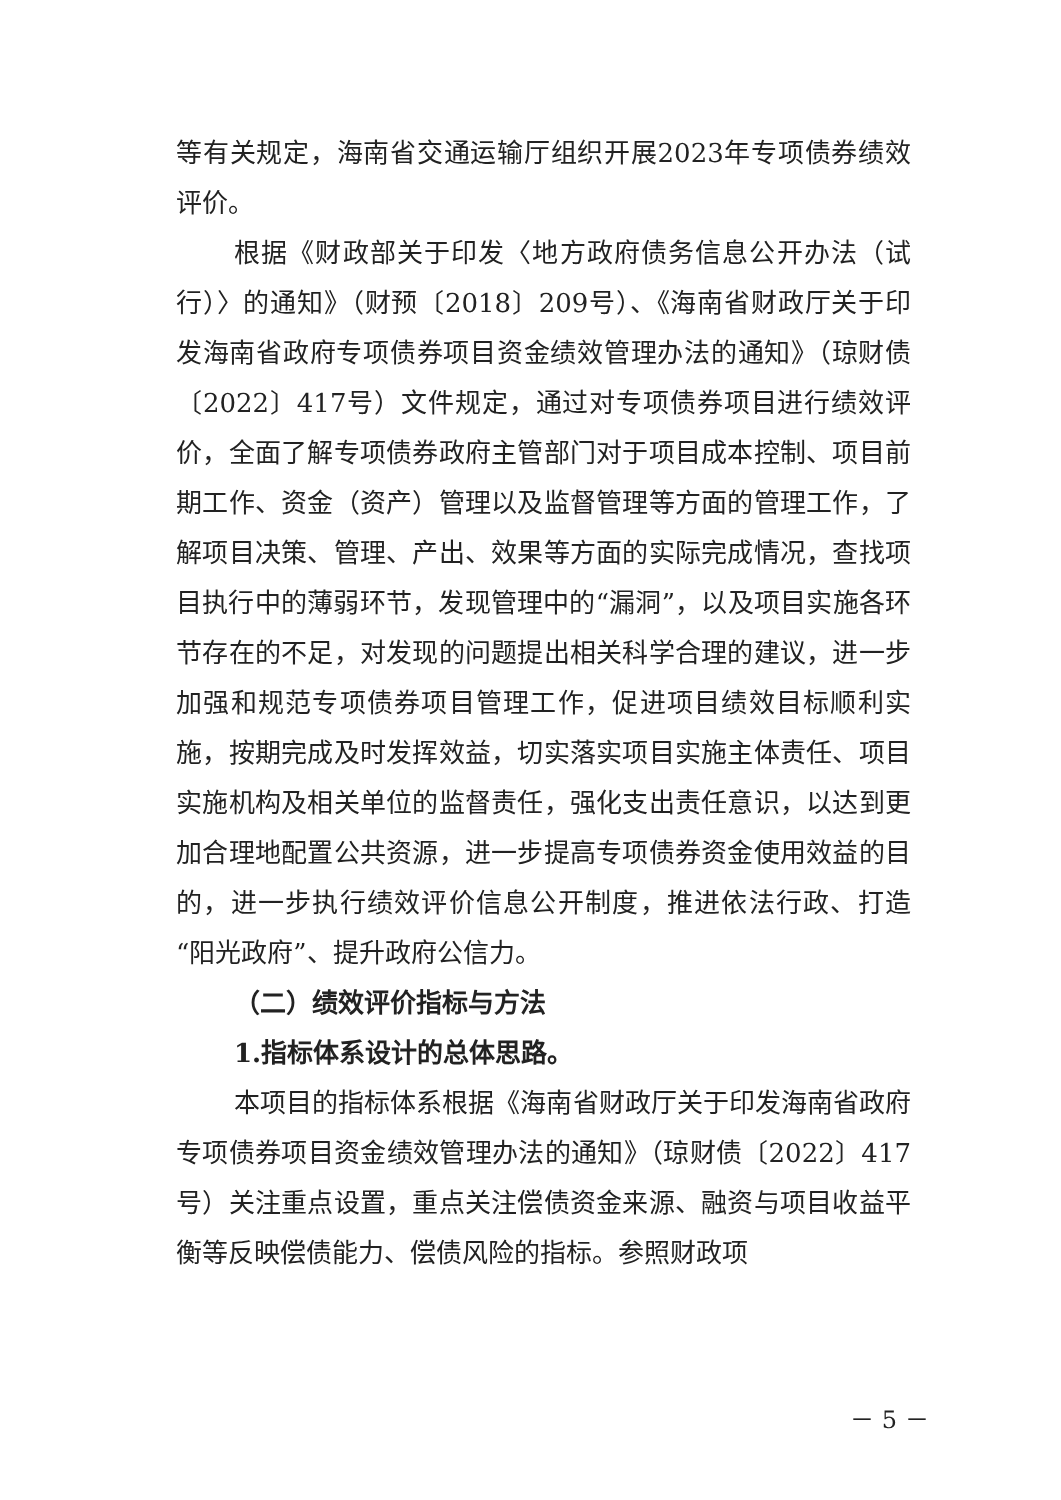等有关规定，海南省交通运输厅组织开展2023年专项债券绩效评价。
根据《财政部关于印发〈地方政府债务信息公开办法（试行）〉的通知》（财预〔2018〕209号）、《海南省财政厅关于印发海南省政府专项债券项目资金绩效管理办法的通知》（琼财债〔2022〕417号）文件规定，通过对专项债券项目进行绩效评价，全面了解专项债券政府主管部门对于项目成本控制、项目前期工作、资金（资产）管理以及监督管理等方面的管理工作，了解项目决策、管理、产出、效果等方面的实际完成情况，查找项目执行中的薄弱环节，发现管理中的“漏洞”，以及项目实施各环节存在的不足，对发现的问题提出相关科学合理的建议，进一步加强和规范专项债券项目管理工作，促进项目绩效目标顺利实施，按期完成及时发挥效益，切实落实项目实施主体责任、项目实施机构及相关单位的监督责任，强化支出责任意识，以达到更加合理地配置公共资源，进一步提高专项债券资金使用效益的目的，进一步执行绩效评价信息公开制度，推进依法行政、打造“阳光政府”、提升政府公信力。
（二）绩效评价指标与方法
1.指标体系设计的总体思路。
本项目的指标体系根据《海南省财政厅关于印发海南省政府专项债券项目资金绩效管理办法的通知》（琼财债〔2022〕417号）关注重点设置，重点关注偿债资金来源、融资与项目收益平衡等反映偿债能力、偿债风险的指标。参照财政项
－ 5 －